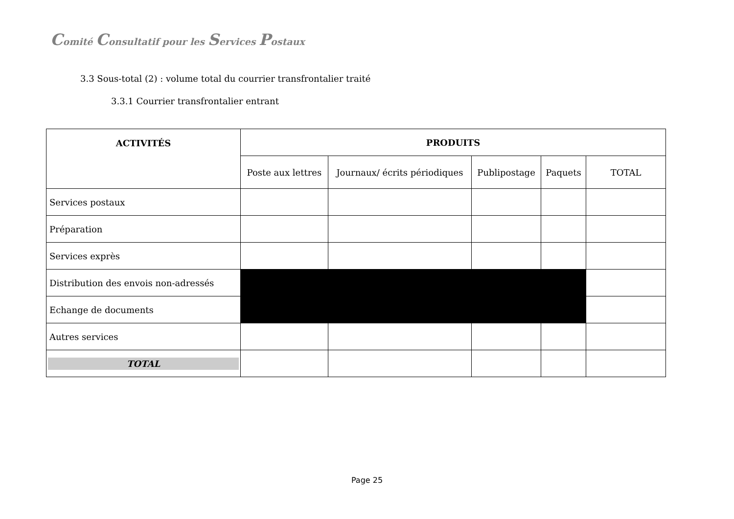Comité Consultatif pour les Services Postaux
3.3 Sous-total (2) : volume total du courrier transfrontalier traité
3.3.1 Courrier transfrontalier entrant
| ACTIVITÉS | PRODUITS | | | | |
| --- | --- | --- | --- | --- | --- |
| | Poste aux lettres | Journaux/ écrits périodiques | Publipostage | Paquets | TOTAL |
| Services postaux | | | | | |
| Préparation | | | | | |
| Services exprès | | | | | |
| Distribution des envois non-adressés | | | | | |
| Echange de documents | | | | | |
| Autres services | | | | | |
| TOTAL | | | | | |
Page 25